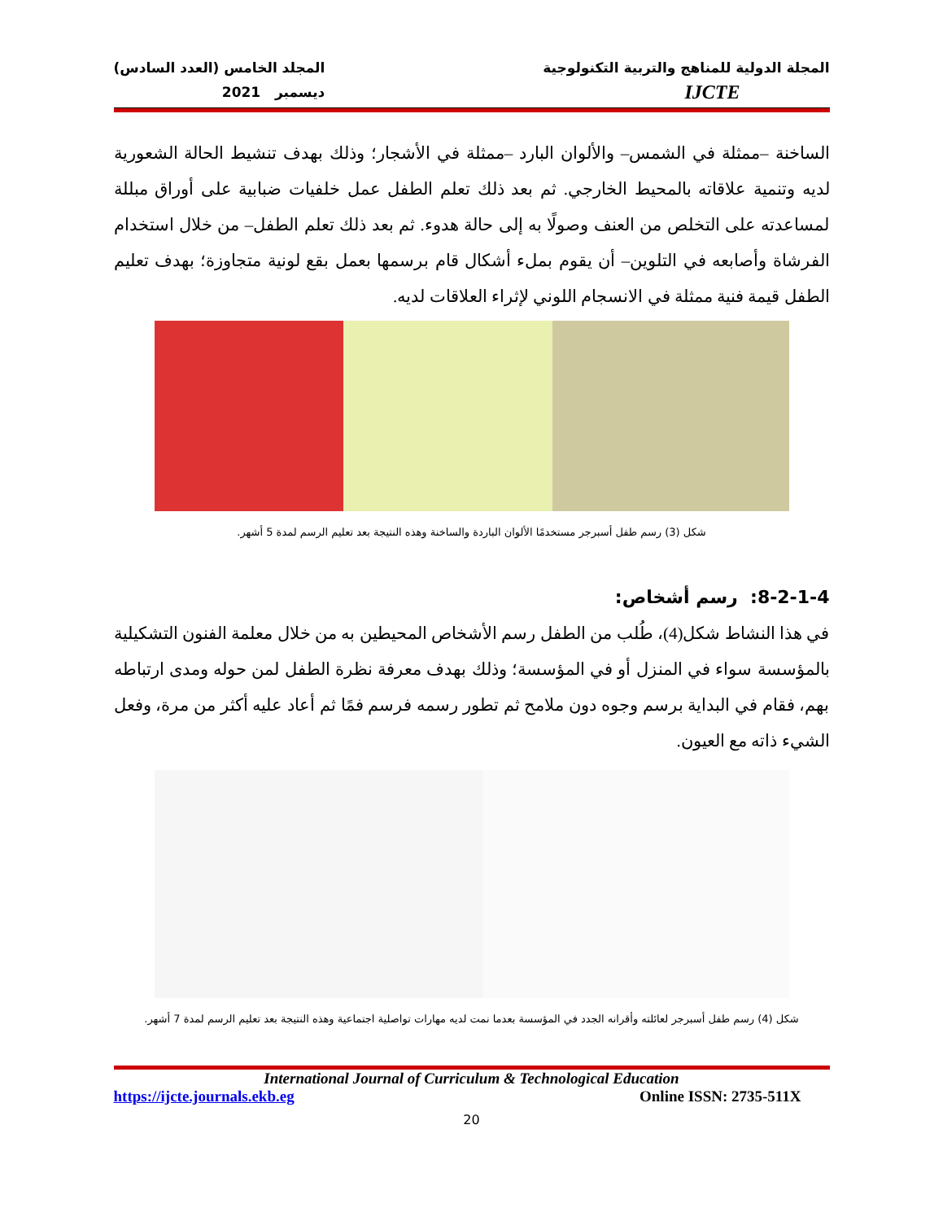المجلة الدولية للمناهج والتربية التكنولوجية
IJCTE
المجلد الخامس (العدد السادس)
ديسمبر 2021
الساخنة –ممثلة في الشمس– والألوان البارد –ممثلة في الأشجار؛ وذلك بهدف تنشيط الحالة الشعورية لديه وتنمية علاقاته بالمحيط الخارجي. ثم بعد ذلك تعلم الطفل عمل خلفيات ضبابية على أوراق مبللة لمساعدته على التخلص من العنف وصولًا به إلى حالة هدوء. ثم بعد ذلك تعلم الطفل– من خلال استخدام الفرشاة وأصابعه في التلوين– أن يقوم بملء أشكال قام برسمها بعمل بقع لونية متجاوزة؛ بهدف تعليم الطفل قيمة فنية ممثلة في الانسجام اللوني لإثراء العلاقات لديه.
شكل (3) رسم طفل أسبرجر مستخدمًا الألوان الباردة والساخنة وهذه النتيجة بعد تعليم الرسم لمدة 5 أشهر.
8-2-1-4: رسم أشخاص:
في هذا النشاط شكل(4)، طُلب من الطفل رسم الأشخاص المحيطين به من خلال معلمة الفنون التشكيلية بالمؤسسة سواء في المنزل أو في المؤسسة؛ وذلك بهدف معرفة نظرة الطفل لمن حوله ومدى ارتباطه بهم، فقام في البداية برسم وجوه دون ملامح ثم تطور رسمه فرسم فمًا ثم أعاد عليه أكثر من مرة، وفعل الشيء ذاته مع العيون.
شكل (4) رسم طفل أسبرجر لعائلته وأقرانه الجدد في المؤسسة بعدما نمت لديه مهارات تواصلية اجتماعية وهذه النتيجة بعد تعليم الرسم لمدة 7 أشهر.
International Journal of Curriculum & Technological Education
https://ijcte.journals.ekb.eg Online ISSN: 2735-511X
20